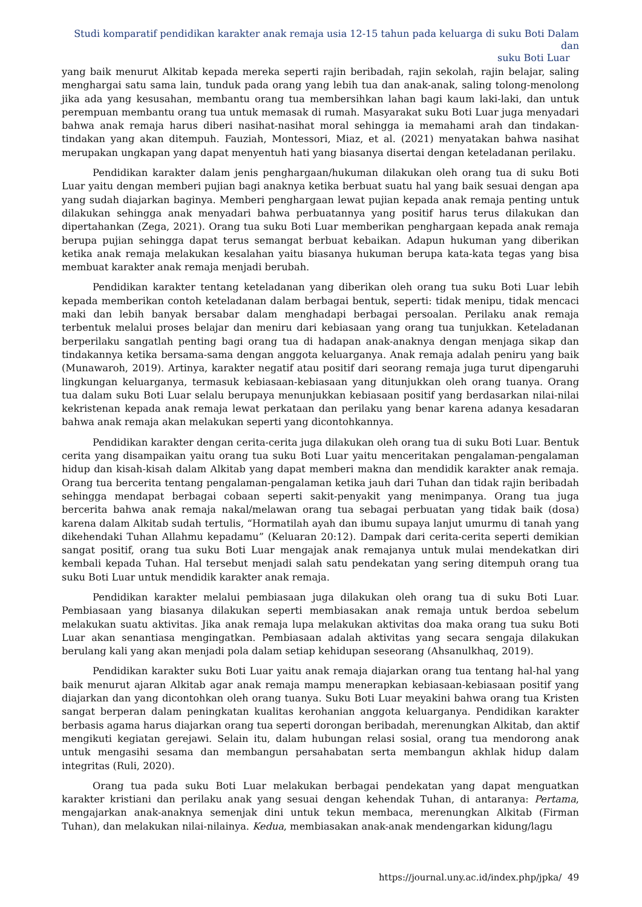Studi komparatif pendidikan karakter anak remaja usia 12-15 tahun pada keluarga di suku Boti Dalam dan
suku Boti Luar
yang baik menurut Alkitab kepada mereka seperti rajin beribadah, rajin sekolah, rajin belajar, saling menghargai satu sama lain, tunduk pada orang yang lebih tua dan anak-anak, saling tolong-menolong jika ada yang kesusahan, membantu orang tua membersihkan lahan bagi kaum laki-laki, dan untuk perempuan membantu orang tua untuk memasak di rumah. Masyarakat suku Boti Luar juga menyadari bahwa anak remaja harus diberi nasihat-nasihat moral sehingga ia memahami arah dan tindakan-tindakan yang akan ditempuh. Fauziah, Montessori, Miaz, et al. (2021) menyatakan bahwa nasihat merupakan ungkapan yang dapat menyentuh hati yang biasanya disertai dengan keteladanan perilaku.
Pendidikan karakter dalam jenis penghargaan/hukuman dilakukan oleh orang tua di suku Boti Luar yaitu dengan memberi pujian bagi anaknya ketika berbuat suatu hal yang baik sesuai dengan apa yang sudah diajarkan baginya. Memberi penghargaan lewat pujian kepada anak remaja penting untuk dilakukan sehingga anak menyadari bahwa perbuatannya yang positif harus terus dilakukan dan dipertahankan (Zega, 2021). Orang tua suku Boti Luar memberikan penghargaan kepada anak remaja berupa pujian sehingga dapat terus semangat berbuat kebaikan. Adapun hukuman yang diberikan ketika anak remaja melakukan kesalahan yaitu biasanya hukuman berupa kata-kata tegas yang bisa membuat karakter anak remaja menjadi berubah.
Pendidikan karakter tentang keteladanan yang diberikan oleh orang tua suku Boti Luar lebih kepada memberikan contoh keteladanan dalam berbagai bentuk, seperti: tidak menipu, tidak mencaci maki dan lebih banyak bersabar dalam menghadapi berbagai persoalan. Perilaku anak remaja terbentuk melalui proses belajar dan meniru dari kebiasaan yang orang tua tunjukkan. Keteladanan berperilaku sangatlah penting bagi orang tua di hadapan anak-anaknya dengan menjaga sikap dan tindakannya ketika bersama-sama dengan anggota keluarganya. Anak remaja adalah peniru yang baik (Munawaroh, 2019). Artinya, karakter negatif atau positif dari seorang remaja juga turut dipengaruhi lingkungan keluarganya, termasuk kebiasaan-kebiasaan yang ditunjukkan oleh orang tuanya. Orang tua dalam suku Boti Luar selalu berupaya menunjukkan kebiasaan positif yang berdasarkan nilai-nilai kekristenan kepada anak remaja lewat perkataan dan perilaku yang benar karena adanya kesadaran bahwa anak remaja akan melakukan seperti yang dicontohkannya.
Pendidikan karakter dengan cerita-cerita juga dilakukan oleh orang tua di suku Boti Luar. Bentuk cerita yang disampaikan yaitu orang tua suku Boti Luar yaitu menceritakan pengalaman-pengalaman hidup dan kisah-kisah dalam Alkitab yang dapat memberi makna dan mendidik karakter anak remaja. Orang tua bercerita tentang pengalaman-pengalaman ketika jauh dari Tuhan dan tidak rajin beribadah sehingga mendapat berbagai cobaan seperti sakit-penyakit yang menimpanya. Orang tua juga bercerita bahwa anak remaja nakal/melawan orang tua sebagai perbuatan yang tidak baik (dosa) karena dalam Alkitab sudah tertulis, “Hormatilah ayah dan ibumu supaya lanjut umurmu di tanah yang dikehendaki Tuhan Allahmu kepadamu” (Keluaran 20:12). Dampak dari cerita-cerita seperti demikian sangat positif, orang tua suku Boti Luar mengajak anak remajanya untuk mulai mendekatkan diri kembali kepada Tuhan. Hal tersebut menjadi salah satu pendekatan yang sering ditempuh orang tua suku Boti Luar untuk mendidik karakter anak remaja.
Pendidikan karakter melalui pembiasaan juga dilakukan oleh orang tua di suku Boti Luar. Pembiasaan yang biasanya dilakukan seperti membiasakan anak remaja untuk berdoa sebelum melakukan suatu aktivitas. Jika anak remaja lupa melakukan aktivitas doa maka orang tua suku Boti Luar akan senantiasa mengingatkan. Pembiasaan adalah aktivitas yang secara sengaja dilakukan berulang kali yang akan menjadi pola dalam setiap kehidupan seseorang (Ahsanulkhaq, 2019).
Pendidikan karakter suku Boti Luar yaitu anak remaja diajarkan orang tua tentang hal-hal yang baik menurut ajaran Alkitab agar anak remaja mampu menerapkan kebiasaan-kebiasaan positif yang diajarkan dan yang dicontohkan oleh orang tuanya. Suku Boti Luar meyakini bahwa orang tua Kristen sangat berperan dalam peningkatan kualitas kerohanian anggota keluarganya. Pendidikan karakter berbasis agama harus diajarkan orang tua seperti dorongan beribadah, merenungkan Alkitab, dan aktif mengikuti kegiatan gerejawi. Selain itu, dalam hubungan relasi sosial, orang tua mendorong anak untuk mengasihi sesama dan membangun persahabatan serta membangun akhlak hidup dalam integritas (Ruli, 2020).
Orang tua pada suku Boti Luar melakukan berbagai pendekatan yang dapat menguatkan karakter kristiani dan perilaku anak yang sesuai dengan kehendak Tuhan, di antaranya: Pertama, mengajarkan anak-anaknya semenjak dini untuk tekun membaca, merenungkan Alkitab (Firman Tuhan), dan melakukan nilai-nilainya. Kedua, membiasakan anak-anak mendengarkan kidung/lagu
https://journal.uny.ac.id/index.php/jpka/ 49